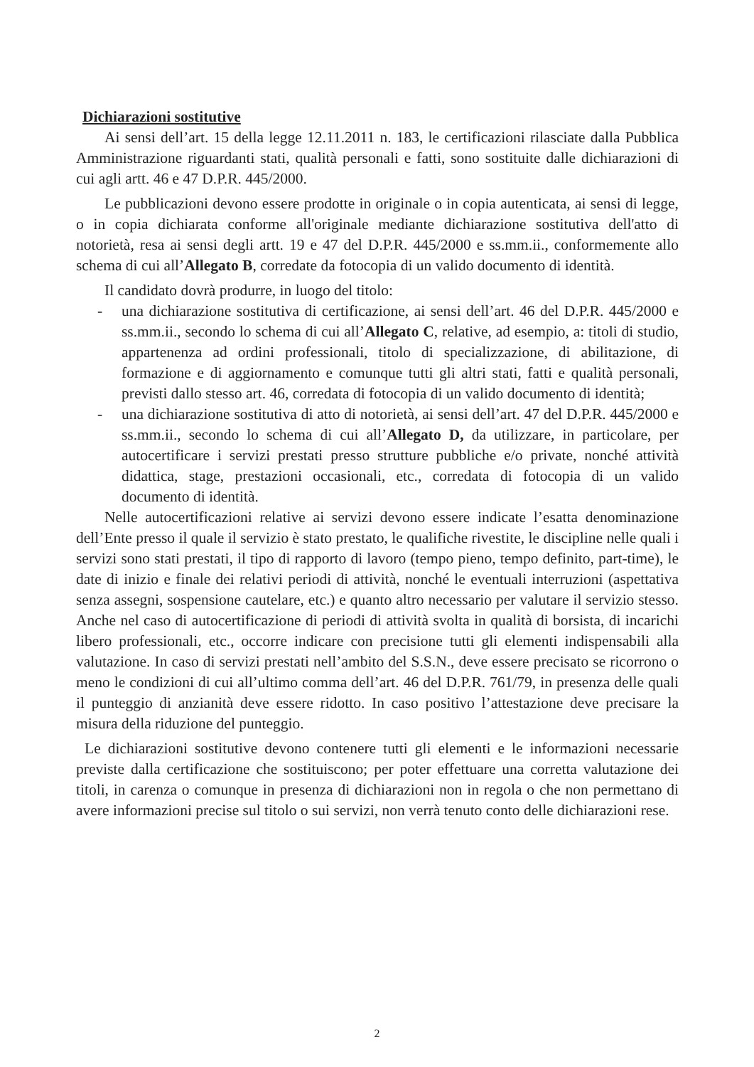Dichiarazioni sostitutive
Ai sensi dell’art. 15 della legge 12.11.2011 n. 183, le certificazioni rilasciate dalla Pubblica Amministrazione riguardanti stati, qualità personali e fatti, sono sostituite dalle dichiarazioni di cui agli artt. 46 e 47 D.P.R. 445/2000.
Le pubblicazioni devono essere prodotte in originale o in copia autenticata, ai sensi di legge, o in copia dichiarata conforme all'originale mediante dichiarazione sostitutiva dell'atto di notorietà, resa ai sensi degli artt. 19 e 47 del D.P.R. 445/2000 e ss.mm.ii., conformemente allo schema di cui all’Allegato B, corredate da fotocopia di un valido documento di identità.
Il candidato dovrà produrre, in luogo del titolo:
- una dichiarazione sostitutiva di certificazione, ai sensi dell’art. 46 del D.P.R. 445/2000 e ss.mm.ii., secondo lo schema di cui all’Allegato C, relative, ad esempio, a: titoli di studio, appartenenza ad ordini professionali, titolo di specializzazione, di abilitazione, di formazione e di aggiornamento e comunque tutti gli altri stati, fatti e qualità personali, previsti dallo stesso art. 46, corredata di fotocopia di un valido documento di identità;
- una dichiarazione sostitutiva di atto di notorietà, ai sensi dell’art. 47 del D.P.R. 445/2000 e ss.mm.ii., secondo lo schema di cui all’Allegato D, da utilizzare, in particolare, per autocertificare i servizi prestati presso strutture pubbliche e/o private, nonché attività didattica, stage, prestazioni occasionali, etc., corredata di fotocopia di un valido documento di identità.
Nelle autocertificazioni relative ai servizi devono essere indicate l’esatta denominazione dell’Ente presso il quale il servizio è stato prestato, le qualifiche rivestite, le discipline nelle quali i servizi sono stati prestati, il tipo di rapporto di lavoro (tempo pieno, tempo definito, part-time), le date di inizio e finale dei relativi periodi di attività, nonché le eventuali interruzioni (aspettativa senza assegni, sospensione cautelare, etc.) e quanto altro necessario per valutare il servizio stesso. Anche nel caso di autocertificazione di periodi di attività svolta in qualità di borsista, di incarichi libero professionali, etc., occorre indicare con precisione tutti gli elementi indispensabili alla valutazione. In caso di servizi prestati nell’ambito del S.S.N., deve essere precisato se ricorrono o meno le condizioni di cui all’ultimo comma dell’art. 46 del D.P.R. 761/79, in presenza delle quali il punteggio di anzianità deve essere ridotto. In caso positivo l’attestazione deve precisare la misura della riduzione del punteggio.
Le dichiarazioni sostitutive devono contenere tutti gli elementi e le informazioni necessarie previste dalla certificazione che sostituiscono; per poter effettuare una corretta valutazione dei titoli, in carenza o comunque in presenza di dichiarazioni non in regola o che non permettano di avere informazioni precise sul titolo o sui servizi, non verrà tenuto conto delle dichiarazioni rese.
2